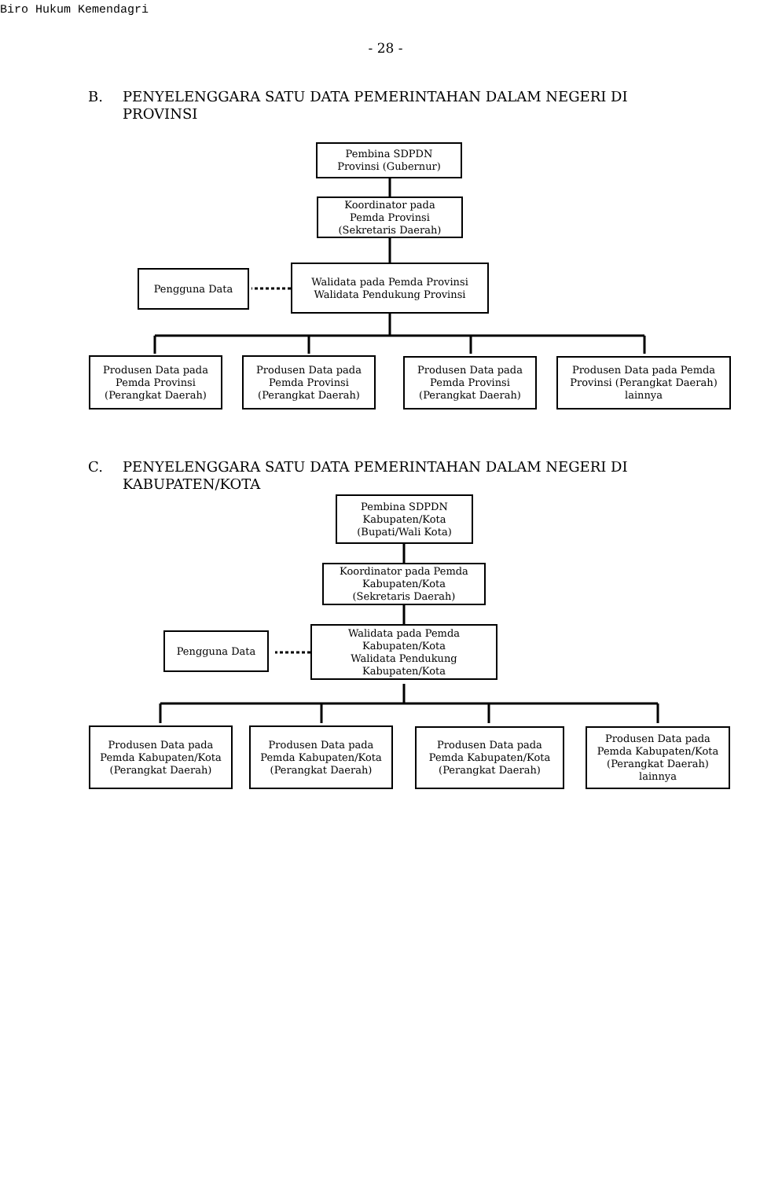Biro Hukum Kemendagri
- 28 -
B. PENYELENGGARA SATU DATA PEMERINTAHAN DALAM NEGERI DI
PROVINSI
Pembina SDPDN
Provinsi (Gubernur)
Koordinator pada
Pemda Provinsi
(Sekretaris Daerah)
Pengguna Data
Walidata pada Pemda Provinsi
Walidata Pendukung Provinsi
Produsen Data pada
Pemda Provinsi
(Perangkat Daerah)
Produsen Data pada
Pemda Provinsi
(Perangkat Daerah)
Produsen Data pada
Pemda Provinsi
(Perangkat Daerah)
Produsen Data pada Pemda
Provinsi (Perangkat Daerah)
lainnya
C. PENYELENGGARA SATU DATA PEMERINTAHAN DALAM NEGERI DI
KABUPATEN/KOTA
Pembina SDPDN
Kabupaten/Kota
(Bupati/Wali Kota)
Koordinator pada Pemda
Kabupaten/Kota
(Sekretaris Daerah)
Pengguna Data
Walidata pada Pemda
Kabupaten/Kota
Walidata Pendukung
Kabupaten/Kota
Produsen Data pada
Pemda Kabupaten/Kota
(Perangkat Daerah)
Produsen Data pada
Pemda Kabupaten/Kota
(Perangkat Daerah)
Produsen Data pada
Pemda Kabupaten/Kota
(Perangkat Daerah)
Produsen Data pada
Pemda Kabupaten/Kota
(Perangkat Daerah)
lainnya